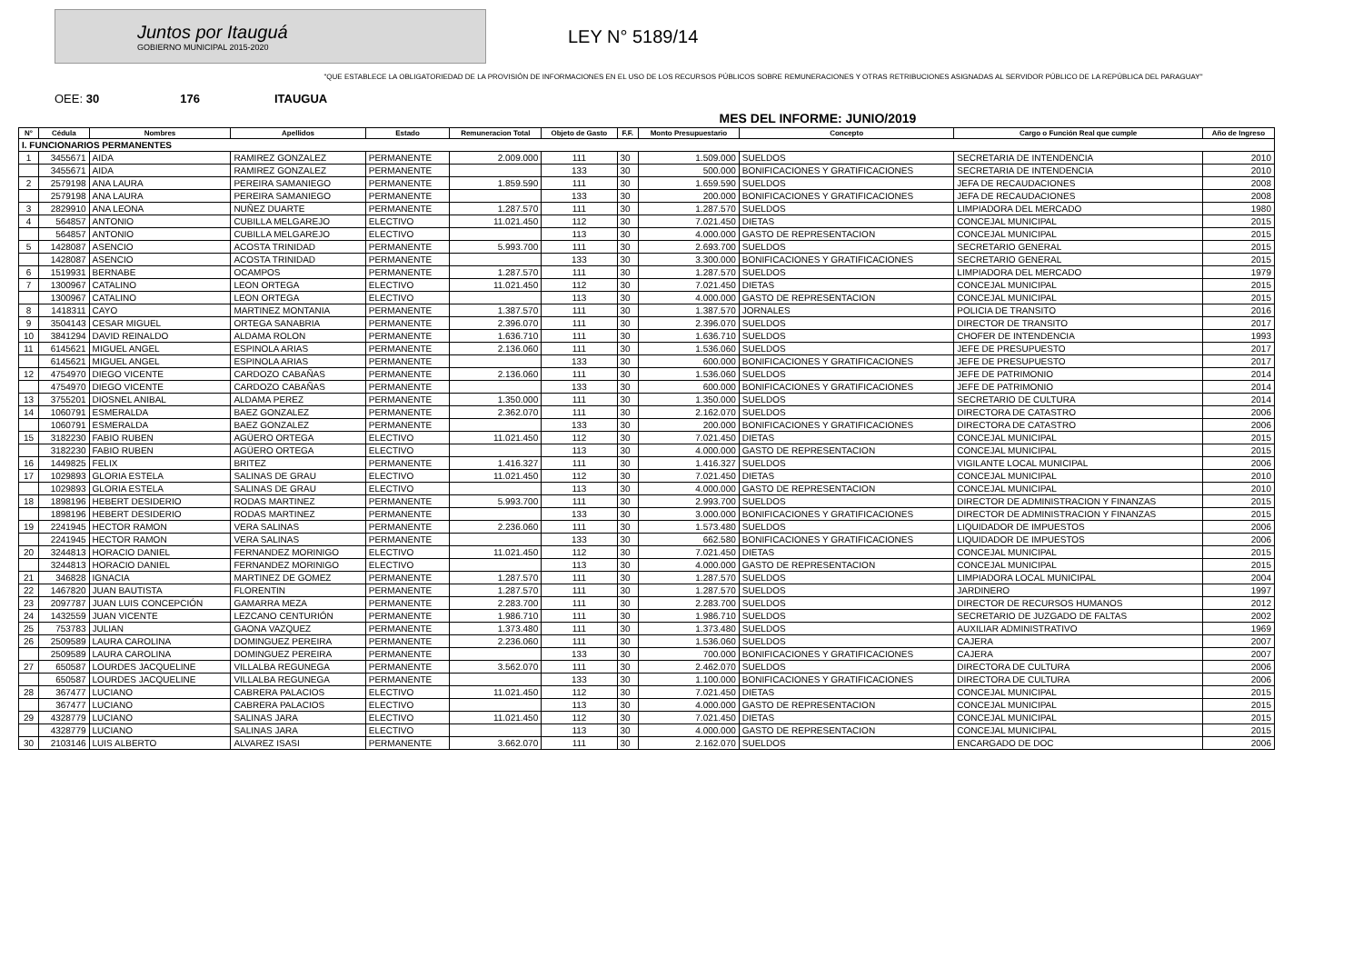Juntos por Itauguá
GOBIERNO MUNICIPAL 2015-2020
LEY N° 5189/14
"QUE ESTABLECE LA OBLIGATORIEDAD DE LA PROVISIÓN DE INFORMACIONES EN EL USO DE LOS RECURSOS PÚBLICOS SOBRE REMUNERACIONES Y OTRAS RETRIBUCIONES ASIGNADAS AL SERVIDOR PÚBLICO DE LA REPÚBLICA DEL PARAGUAY"
OEE: 30 176 ITAUGUA
MES DEL INFORME: JUNIO/2019
| N° | Cédula | Nombres | Apellidos | Estado | Remuneracion Total | Objeto de Gasto | F.F. | Monto Presupuestario | Concepto | Cargo o Función Real que cumple | Año de Ingreso |
| --- | --- | --- | --- | --- | --- | --- | --- | --- | --- | --- | --- |
| I. FUNCIONARIOS PERMANENTES | | | | | | | | | | | |
| 1 | 3455671 | AIDA | RAMIREZ GONZALEZ | PERMANENTE | 2.009.000 | 111 | 30 | 1.509.000 | SUELDOS | SECRETARIA DE INTENDENCIA | 2010 |
| | 3455671 | AIDA | RAMIREZ GONZALEZ | PERMANENTE | | 133 | 30 | 500.000 | BONIFICACIONES Y GRATIFICACIONES | SECRETARIA DE INTENDENCIA | 2010 |
| 2 | 2579198 | ANA LAURA | PEREIRA SAMANIEGO | PERMANENTE | 1.859.590 | 111 | 30 | 1.659.590 | SUELDOS | JEFA DE RECAUDACIONES | 2008 |
| | 2579198 | ANA LAURA | PEREIRA SAMANIEGO | PERMANENTE | | 133 | 30 | 200.000 | BONIFICACIONES Y GRATIFICACIONES | JEFA DE RECAUDACIONES | 2008 |
| 3 | 2829910 | ANA LEONA | NUÑEZ DUARTE | PERMANENTE | 1.287.570 | 111 | 30 | 1.287.570 | SUELDOS | LIMPIADORA DEL MERCADO | 1980 |
| 4 | 564857 | ANTONIO | CUBILLA MELGAREJO | ELECTIVO | 11.021.450 | 112 | 30 | 7.021.450 | DIETAS | CONCEJAL MUNICIPAL | 2015 |
| | 564857 | ANTONIO | CUBILLA MELGAREJO | ELECTIVO | | 113 | 30 | 4.000.000 | GASTO DE REPRESENTACION | CONCEJAL MUNICIPAL | 2015 |
| 5 | 1428087 | ASENCIO | ACOSTA TRINIDAD | PERMANENTE | 5.993.700 | 111 | 30 | 2.693.700 | SUELDOS | SECRETARIO GENERAL | 2015 |
| | 1428087 | ASENCIO | ACOSTA TRINIDAD | PERMANENTE | | 133 | 30 | 3.300.000 | BONIFICACIONES Y GRATIFICACIONES | SECRETARIO GENERAL | 2015 |
| 6 | 1519931 | BERNABE | OCAMPOS | PERMANENTE | 1.287.570 | 111 | 30 | 1.287.570 | SUELDOS | LIMPIADORA DEL MERCADO | 1979 |
| 7 | 1300967 | CATALINO | LEON ORTEGA | ELECTIVO | 11.021.450 | 112 | 30 | 7.021.450 | DIETAS | CONCEJAL MUNICIPAL | 2015 |
| | 1300967 | CATALINO | LEON ORTEGA | ELECTIVO | | 113 | 30 | 4.000.000 | GASTO DE REPRESENTACION | CONCEJAL MUNICIPAL | 2015 |
| 8 | 1418311 | CAYO | MARTINEZ MONTANIA | PERMANENTE | 1.387.570 | 111 | 30 | 1.387.570 | JORNALES | POLICIA DE TRANSITO | 2016 |
| 9 | 3504143 | CESAR MIGUEL | ORTEGA SANABRIA | PERMANENTE | 2.396.070 | 111 | 30 | 2.396.070 | SUELDOS | DIRECTOR DE TRANSITO | 2017 |
| 10 | 3841294 | DAVID REINALDO | ALDAMA ROLON | PERMANENTE | 1.636.710 | 111 | 30 | 1.636.710 | SUELDOS | CHOFER DE INTENDENCIA | 1993 |
| 11 | 6145621 | MIGUEL ANGEL | ESPINOLA ARIAS | PERMANENTE | 2.136.060 | 111 | 30 | 1.536.060 | SUELDOS | JEFE DE PRESUPUESTO | 2017 |
| | 6145621 | MIGUEL ANGEL | ESPINOLA ARIAS | PERMANENTE | | 133 | 30 | 600.000 | BONIFICACIONES Y GRATIFICACIONES | JEFE DE PRESUPUESTO | 2017 |
| 12 | 4754970 | DIEGO VICENTE | CARDOZO CABAÑAS | PERMANENTE | 2.136.060 | 111 | 30 | 1.536.060 | SUELDOS | JEFE DE PATRIMONIO | 2014 |
| | 4754970 | DIEGO VICENTE | CARDOZO CABAÑAS | PERMANENTE | | 133 | 30 | 600.000 | BONIFICACIONES Y GRATIFICACIONES | JEFE DE PATRIMONIO | 2014 |
| 13 | 3755201 | DIOSNEL ANIBAL | ALDAMA PEREZ | PERMANENTE | 1.350.000 | 111 | 30 | 1.350.000 | SUELDOS | SECRETARIO DE CULTURA | 2014 |
| 14 | 1060791 | ESMERALDA | BAEZ GONZALEZ | PERMANENTE | 2.362.070 | 111 | 30 | 2.162.070 | SUELDOS | DIRECTORA DE CATASTRO | 2006 |
| | 1060791 | ESMERALDA | BAEZ GONZALEZ | PERMANENTE | | 133 | 30 | 200.000 | BONIFICACIONES Y GRATIFICACIONES | DIRECTORA DE CATASTRO | 2006 |
| 15 | 3182230 | FABIO RUBEN | AGÜERO ORTEGA | ELECTIVO | 11.021.450 | 112 | 30 | 7.021.450 | DIETAS | CONCEJAL MUNICIPAL | 2015 |
| | 3182230 | FABIO RUBEN | AGÜERO ORTEGA | ELECTIVO | | 113 | 30 | 4.000.000 | GASTO DE REPRESENTACION | CONCEJAL MUNICIPAL | 2015 |
| 16 | 1449825 | FELIX | BRITEZ | PERMANENTE | 1.416.327 | 111 | 30 | 1.416.327 | SUELDOS | VIGILANTE LOCAL MUNICIPAL | 2006 |
| 17 | 1029893 | GLORIA ESTELA | SALINAS DE GRAU | ELECTIVO | 11.021.450 | 112 | 30 | 7.021.450 | DIETAS | CONCEJAL MUNICIPAL | 2010 |
| | 1029893 | GLORIA ESTELA | SALINAS DE GRAU | ELECTIVO | | 113 | 30 | 4.000.000 | GASTO DE REPRESENTACION | CONCEJAL MUNICIPAL | 2010 |
| 18 | 1898196 | HEBERT DESIDERIO | RODAS MARTINEZ | PERMANENTE | 5.993.700 | 111 | 30 | 2.993.700 | SUELDOS | DIRECTOR DE ADMINISTRACION Y FINANZAS | 2015 |
| | 1898196 | HEBERT DESIDERIO | RODAS MARTINEZ | PERMANENTE | | 133 | 30 | 3.000.000 | BONIFICACIONES Y GRATIFICACIONES | DIRECTOR DE ADMINISTRACION Y FINANZAS | 2015 |
| 19 | 2241945 | HECTOR RAMON | VERA SALINAS | PERMANENTE | 2.236.060 | 111 | 30 | 1.573.480 | SUELDOS | LIQUIDADOR DE IMPUESTOS | 2006 |
| | 2241945 | HECTOR RAMON | VERA SALINAS | PERMANENTE | | 133 | 30 | 662.580 | BONIFICACIONES Y GRATIFICACIONES | LIQUIDADOR DE IMPUESTOS | 2006 |
| 20 | 3244813 | HORACIO DANIEL | FERNANDEZ MORINIGO | ELECTIVO | 11.021.450 | 112 | 30 | 7.021.450 | DIETAS | CONCEJAL MUNICIPAL | 2015 |
| | 3244813 | HORACIO DANIEL | FERNANDEZ MORINIGO | ELECTIVO | | 113 | 30 | 4.000.000 | GASTO DE REPRESENTACION | CONCEJAL MUNICIPAL | 2015 |
| 21 | 346828 | IGNACIA | MARTINEZ DE GOMEZ | PERMANENTE | 1.287.570 | 111 | 30 | 1.287.570 | SUELDOS | LIMPIADORA LOCAL MUNICIPAL | 2004 |
| 22 | 1467820 | JUAN BAUTISTA | FLORENTIN | PERMANENTE | 1.287.570 | 111 | 30 | 1.287.570 | SUELDOS | JARDINERO | 1997 |
| 23 | 2097787 | JUAN LUIS CONCEPCIÓN | GAMARRA MEZA | PERMANENTE | 2.283.700 | 111 | 30 | 2.283.700 | SUELDOS | DIRECTOR DE RECURSOS HUMANOS | 2012 |
| 24 | 1432559 | JUAN VICENTE | LEZCANO CENTURIÓN | PERMANENTE | 1.986.710 | 111 | 30 | 1.986.710 | SUELDOS | SECRETARIO DE JUZGADO DE FALTAS | 2002 |
| 25 | 753783 | JULIAN | GAONA VAZQUEZ | PERMANENTE | 1.373.480 | 111 | 30 | 1.373.480 | SUELDOS | AUXILIAR ADMINISTRATIVO | 1969 |
| 26 | 2509589 | LAURA CAROLINA | DOMINGUEZ PEREIRA | PERMANENTE | 2.236.060 | 111 | 30 | 1.536.060 | SUELDOS | CAJERA | 2007 |
| | 2509589 | LAURA CAROLINA | DOMINGUEZ PEREIRA | PERMANENTE | | 133 | 30 | 700.000 | BONIFICACIONES Y GRATIFICACIONES | CAJERA | 2007 |
| 27 | 650587 | LOURDES JACQUELINE | VILLALBA REGUNEGA | PERMANENTE | 3.562.070 | 111 | 30 | 2.462.070 | SUELDOS | DIRECTORA DE CULTURA | 2006 |
| | 650587 | LOURDES JACQUELINE | VILLALBA REGUNEGA | PERMANENTE | | 133 | 30 | 1.100.000 | BONIFICACIONES Y GRATIFICACIONES | DIRECTORA DE CULTURA | 2006 |
| 28 | 367477 | LUCIANO | CABRERA PALACIOS | ELECTIVO | 11.021.450 | 112 | 30 | 7.021.450 | DIETAS | CONCEJAL MUNICIPAL | 2015 |
| | 367477 | LUCIANO | CABRERA PALACIOS | ELECTIVO | | 113 | 30 | 4.000.000 | GASTO DE REPRESENTACION | CONCEJAL MUNICIPAL | 2015 |
| 29 | 4328779 | LUCIANO | SALINAS JARA | ELECTIVO | 11.021.450 | 112 | 30 | 7.021.450 | DIETAS | CONCEJAL MUNICIPAL | 2015 |
| | 4328779 | LUCIANO | SALINAS JARA | ELECTIVO | | 113 | 30 | 4.000.000 | GASTO DE REPRESENTACION | CONCEJAL MUNICIPAL | 2015 |
| 30 | 2103146 | LUIS ALBERTO | ALVAREZ ISASI | PERMANENTE | 3.662.070 | 111 | 30 | 2.162.070 | SUELDOS | ENCARGADO DE DOC | 2006 |